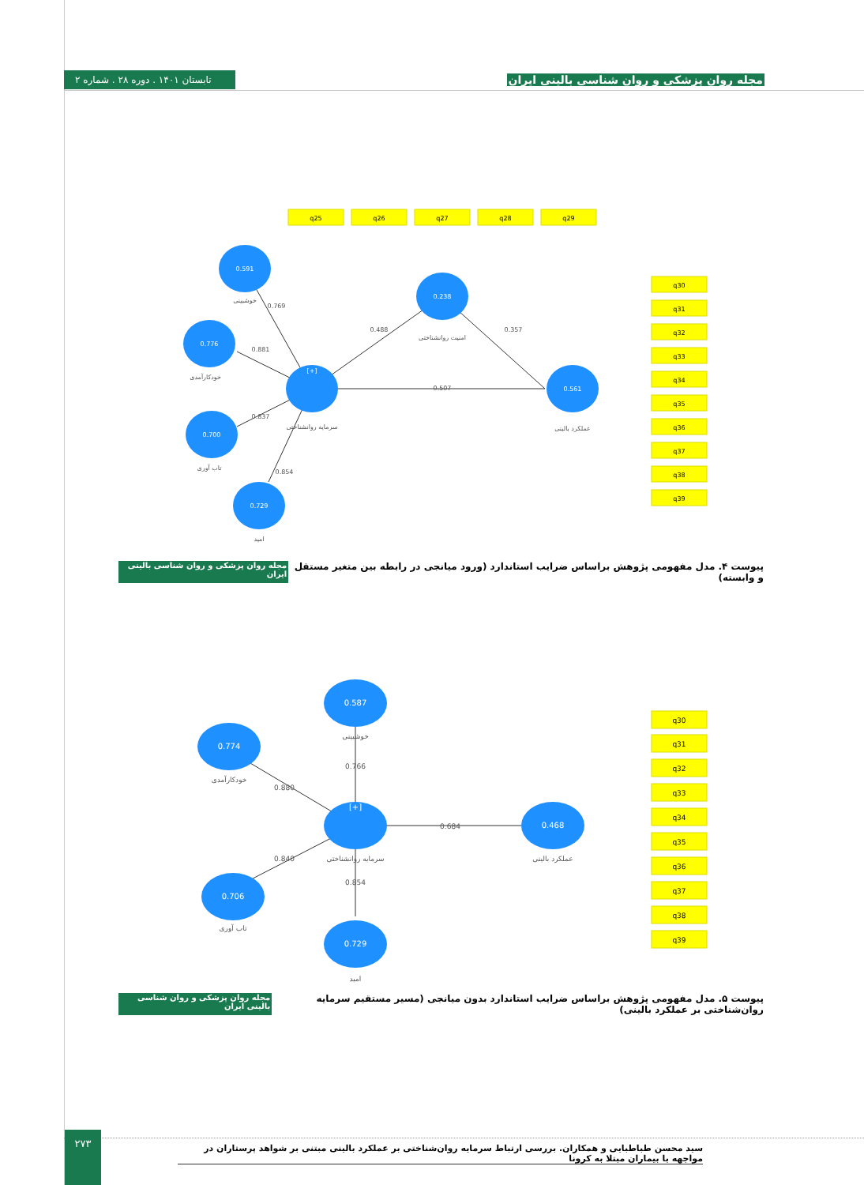تابستان ۱۴۰۱ . دوره ۲۸ . شماره ۲
مجله روان پزشکی و روان شناسی بالینی ایران
q25
q26
q27
q28
q29
q30
q31
q32
q33
q34
q35
q36
q37
q38
q39
[+]
0.238
0.561
0.591
0.776
0.700
0.729
امنیت روانشناختی
سرمایه روانشناختی
عملکرد بالینی
خوشبینی
خودکارآمدی
تاب آوری
امید
0.507
0.488
0.357
0.769
0.881
0.837
0.854
پیوست ۴. مدل مفهومی پژوهش براساس ضرایب استاندارد (ورود میانجی در رابطه بین متغیر مستقل و وابسته) مجله روان پزشکی و روان شناسی بالینی ایران
q30
q31
q32
q33
q34
q35
q36
q37
q38
q39
[+]
0.587
0.468
0.774
0.706
0.729
خوشبینی
سرمایه روانشناختی
عملکرد بالینی
خودکارآمدی
تاب آوری
امید
0.684
0.766
0.880
0.840
0.854
پیوست ۵. مدل مفهومی پژوهش براساس ضرایب استاندارد بدون میانجی (مسیر مستقیم سرمایه روان‌شناختی بر عملکرد بالینی) مجله روان پزشکی و روان شناسی بالینی ایران
۲۷۳
سید محسن طباطبایی و همکاران. بررسی ارتباط سرمایه روان‌شناختی بر عملکرد بالینی مبتنی بر شواهد پرستاران در مواجهه با بیماران مبتلا به کرونا